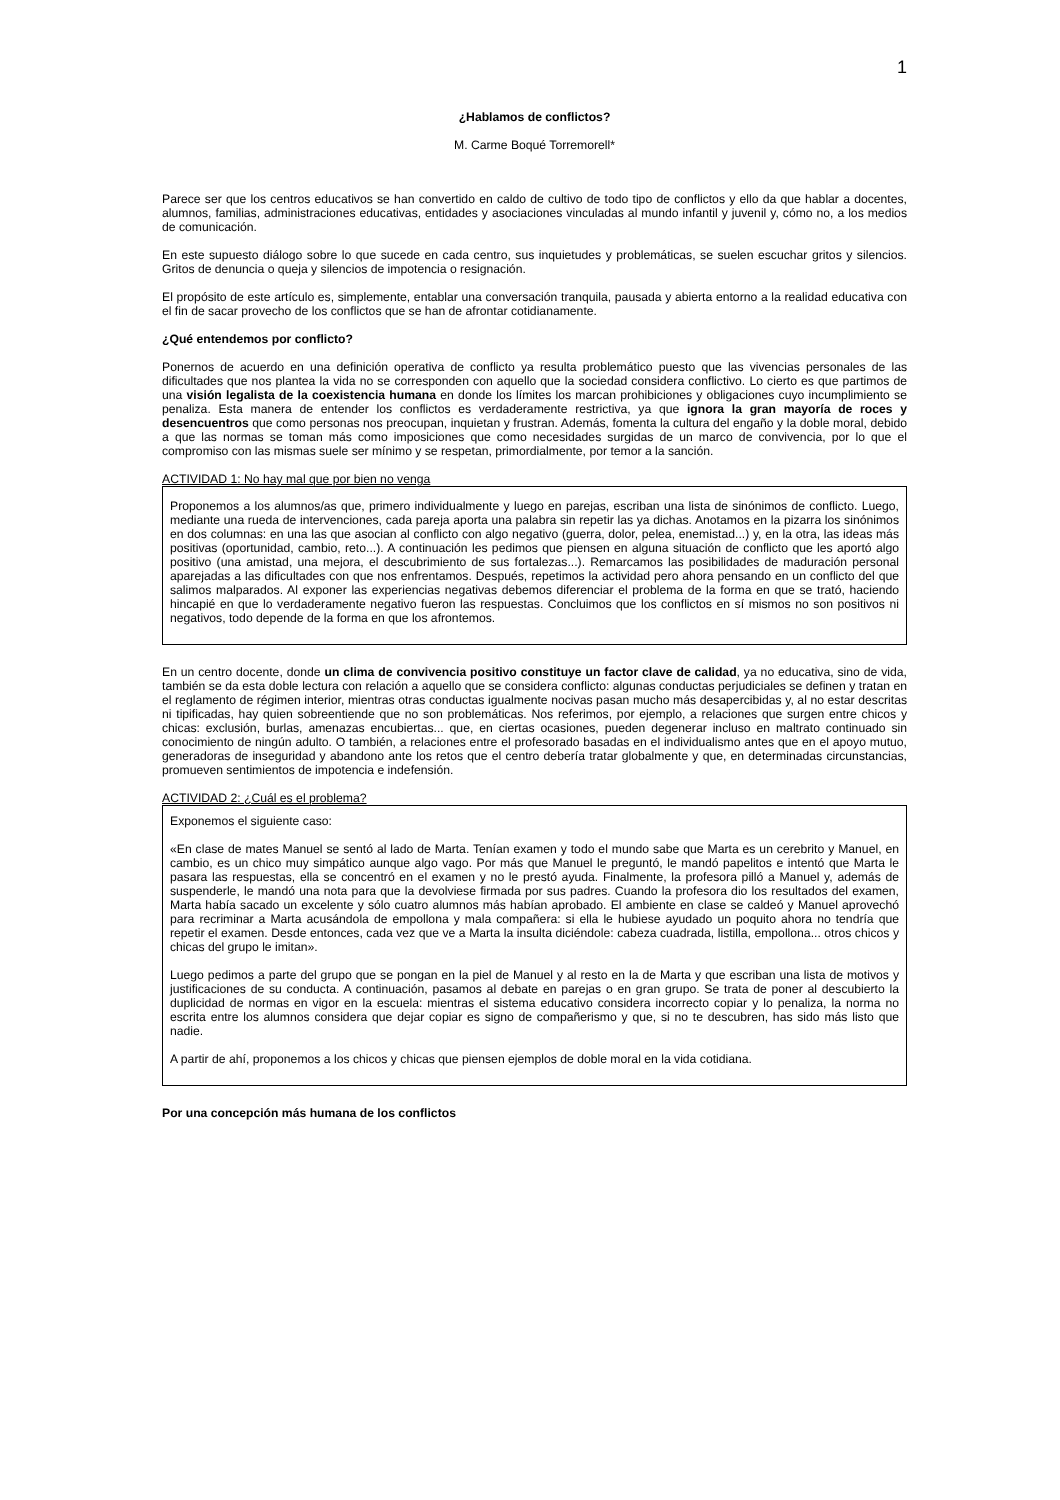1
¿Hablamos de conflictos?
M. Carme Boqué Torremorell*
Parece ser que los centros educativos se han convertido en caldo de cultivo de todo tipo de conflictos y ello da que hablar a docentes, alumnos, familias, administraciones educativas, entidades y asociaciones vinculadas al mundo infantil y juvenil y, cómo no, a los medios de comunicación.
En este supuesto diálogo sobre lo que sucede en cada centro, sus inquietudes y problemáticas, se suelen escuchar gritos y silencios. Gritos de denuncia o queja y silencios de impotencia o resignación.
El propósito de este artículo es, simplemente, entablar una conversación tranquila, pausada y abierta entorno a la realidad educativa con el fin de sacar provecho de los conflictos que se han de afrontar cotidianamente.
¿Qué entendemos por conflicto?
Ponernos de acuerdo en una definición operativa de conflicto ya resulta problemático puesto que las vivencias personales de las dificultades que nos plantea la vida no se corresponden con aquello que la sociedad considera conflictivo. Lo cierto es que partimos de una visión legalista de la coexistencia humana en donde los límites los marcan prohibiciones y obligaciones cuyo incumplimiento se penaliza. Esta manera de entender los conflictos es verdaderamente restrictiva, ya que ignora la gran mayoría de roces y desencuentros que como personas nos preocupan, inquietan y frustran. Además, fomenta la cultura del engaño y la doble moral, debido a que las normas se toman más como imposiciones que como necesidades surgidas de un marco de convivencia, por lo que el compromiso con las mismas suele ser mínimo y se respetan, primordialmente, por temor a la sanción.
ACTIVIDAD 1: No hay mal que por bien no venga
Proponemos a los alumnos/as que, primero individualmente y luego en parejas, escriban una lista de sinónimos de conflicto. Luego, mediante una rueda de intervenciones, cada pareja aporta una palabra sin repetir las ya dichas. Anotamos en la pizarra los sinónimos en dos columnas: en una las que asocian al conflicto con algo negativo (guerra, dolor, pelea, enemistad...) y, en la otra, las ideas más positivas (oportunidad, cambio, reto...). A continuación les pedimos que piensen en alguna situación de conflicto que les aportó algo positivo (una amistad, una mejora, el descubrimiento de sus fortalezas...). Remarcamos las posibilidades de maduración personal aparejadas a las dificultades con que nos enfrentamos. Después, repetimos la actividad pero ahora pensando en un conflicto del que salimos malparados. Al exponer las experiencias negativas debemos diferenciar el problema de la forma en que se trató, haciendo hincapié en que lo verdaderamente negativo fueron las respuestas. Concluimos que los conflictos en sí mismos no son positivos ni negativos, todo depende de la forma en que los afrontemos.
En un centro docente, donde un clima de convivencia positivo constituye un factor clave de calidad, ya no educativa, sino de vida, también se da esta doble lectura con relación a aquello que se considera conflicto: algunas conductas perjudiciales se definen y tratan en el reglamento de régimen interior, mientras otras conductas igualmente nocivas pasan mucho más desapercibidas y, al no estar descritas ni tipificadas, hay quien sobreentiende que no son problemáticas. Nos referimos, por ejemplo, a relaciones que surgen entre chicos y chicas: exclusión, burlas, amenazas encubiertas... que, en ciertas ocasiones, pueden degenerar incluso en maltrato continuado sin conocimiento de ningún adulto. O también, a relaciones entre el profesorado basadas en el individualismo antes que en el apoyo mutuo, generadoras de inseguridad y abandono ante los retos que el centro debería tratar globalmente y que, en determinadas circunstancias, promueven sentimientos de impotencia e indefensión.
ACTIVIDAD 2: ¿Cuál es el problema?
Exponemos el siguiente caso:
«En clase de mates Manuel se sentó al lado de Marta. Tenían examen y todo el mundo sabe que Marta es un cerebrito y Manuel, en cambio, es un chico muy simpático aunque algo vago. Por más que Manuel le preguntó, le mandó papelitos e intentó que Marta le pasara las respuestas, ella se concentró en el examen y no le prestó ayuda. Finalmente, la profesora pilló a Manuel y, además de suspenderle, le mandó una nota para que la devolviese firmada por sus padres. Cuando la profesora dio los resultados del examen, Marta había sacado un excelente y sólo cuatro alumnos más habían aprobado. El ambiente en clase se caldeó y Manuel aprovechó para recriminar a Marta acusándola de empollona y mala compañera: si ella le hubiese ayudado un poquito ahora no tendría que repetir el examen. Desde entonces, cada vez que ve a Marta la insulta diciéndole: cabeza cuadrada, listilla, empollona... otros chicos y chicas del grupo le imitan».
Luego pedimos a parte del grupo que se pongan en la piel de Manuel y al resto en la de Marta y que escriban una lista de motivos y justificaciones de su conducta. A continuación, pasamos al debate en parejas o en gran grupo. Se trata de poner al descubierto la duplicidad de normas en vigor en la escuela: mientras el sistema educativo considera incorrecto copiar y lo penaliza, la norma no escrita entre los alumnos considera que dejar copiar es signo de compañerismo y que, si no te descubren, has sido más listo que nadie.
A partir de ahí, proponemos a los chicos y chicas que piensen ejemplos de doble moral en la vida cotidiana.
Por una concepción más humana de los conflictos